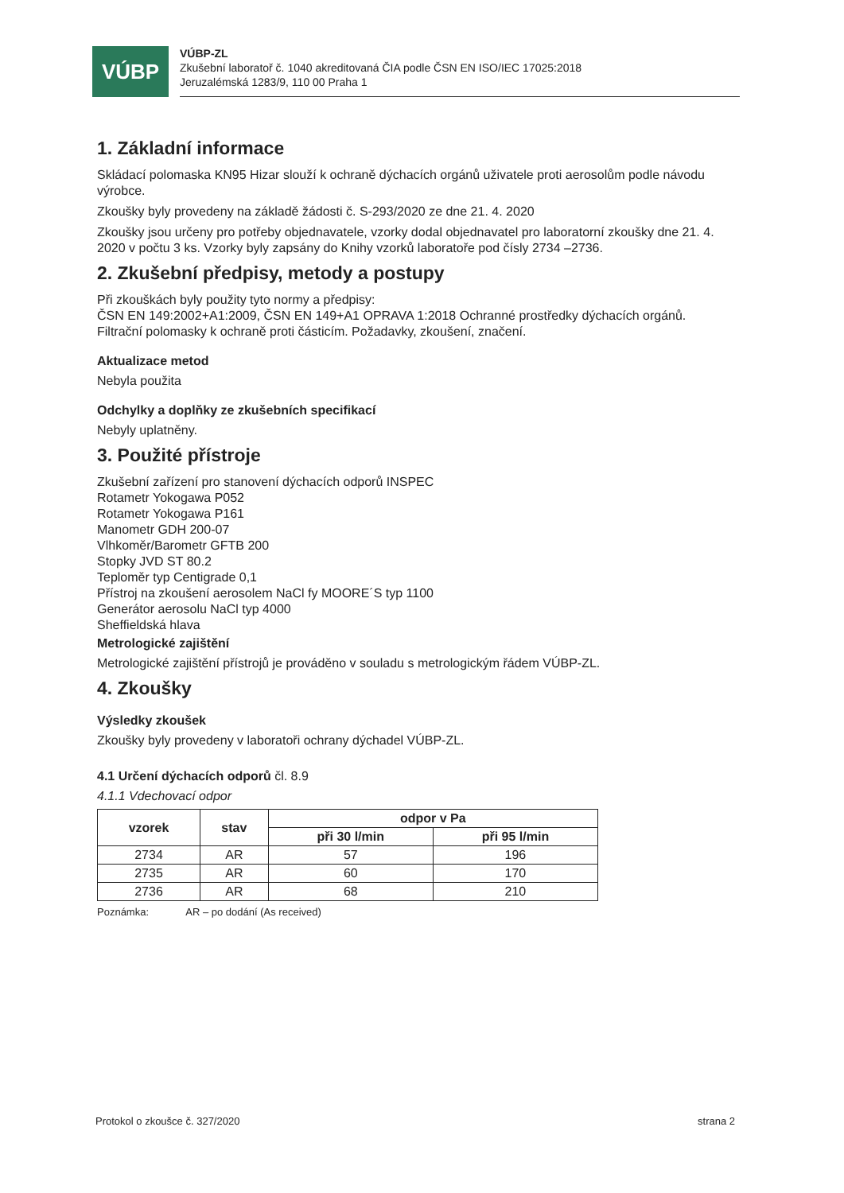VÚBP
VÚBP-ZL
Zkušební laboratoř č. 1040 akreditovaná ČIA podle ČSN EN ISO/IEC 17025:2018
Jeruzalémská 1283/9, 110 00 Praha 1
1. Základní informace
Skládací polomaska KN95 Hizar slouží k ochraně dýchacích orgánů uživatele proti aerosolům podle návodu výrobce.
Zkoušky byly provedeny na základě žádosti č. S-293/2020 ze dne 21. 4. 2020
Zkoušky jsou určeny pro potřeby objednavatele, vzorky dodal objednavatel pro laboratorní zkoušky dne 21. 4. 2020 v počtu 3 ks. Vzorky byly zapsány do Knihy vzorků laboratoře pod čísly 2734 –2736.
2. Zkušební předpisy, metody a postupy
Při zkouškách byly použity tyto normy a předpisy:
ČSN EN 149:2002+A1:2009, ČSN EN 149+A1 OPRAVA 1:2018 Ochranné prostředky dýchacích orgánů. Filtrační polomasky k ochraně proti částicím. Požadavky, zkoušení, značení.
Aktualizace metod
Nebyla použita
Odchylky a doplňky ze zkušebních specifikací
Nebyly uplatněny.
3. Použité přístroje
Zkušební zařízení pro stanovení dýchacích odporů INSPEC
Rotametr Yokogawa P052
Rotametr Yokogawa P161
Manometr GDH 200-07
Vlhkoměr/Barometr GFTB 200
Stopky JVD ST 80.2
Teploměr typ Centigrade 0,1
Přístroj na zkoušení aerosolem NaCl fy MOORE´S typ 1100
Generátor aerosolu NaCl typ 4000
Sheffieldská hlava
Metrologické zajištění
Metrologické zajištění přístrojů je prováděno v souladu s metrologickým řádem VÚBP-ZL.
4. Zkoušky
Výsledky zkoušek
Zkoušky byly provedeny v laboratoři ochrany dýchadel VÚBP-ZL.
4.1 Určení dýchacích odporů čl. 8.9
4.1.1 Vdechovací odpor
| vzorek | stav | odpor v Pa | |
| --- | --- | --- | --- |
| | | při 30 l/min | při 95 l/min |
| 2734 | AR | 57 | 196 |
| 2735 | AR | 60 | 170 |
| 2736 | AR | 68 | 210 |
Poznámka: AR – po dodání (As received)
Protokol o zkoušce č. 327/2020 strana 2